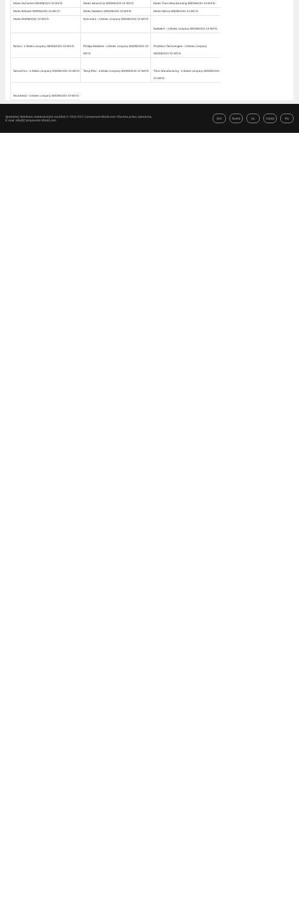Molex NuCurrent 0002061101-12-W2-D.
Molex SensorCon 0002061101-12-W2-D.
Molex Triton Manufacturing 0002061101-12-W2-D.
Molex Bittware 0002061101-12-W2-D.
Molex Nallatech 0002061101-12-W2-D.
Molex Nistica 0002061101-12-W2-D.
Molex 0002061101-12-W2-D.
NuCurrent - a Molex company 0002061101-12-W2-D.
Nallatech - a Molex company 0002061101-12-W2-D.
Nistica - a Molex company 0002061101-12-W2-D.
Phillips-Medisize - a Molex company 0002061101-12-W2-D.
PolyMicro Technologies - a Molex company 0002061101-12-W2-D.
SensorCon - a Molex company 0002061101-12-W2-D.
Temp-Flex - a Molex company 0002061101-12-W2-D.
Triton Manufacturing - a Molex company 0002061101-12-W2-D.
Woodhead - a Molex company 0002061101-12-W2-D.
Spolehlivý distributor elektronických součástí © 2003-2021 Component-World.com Všechna práva vyhrazena.
E-mail: info@Components-World.com
ISO RoHS UL CNAS Pb